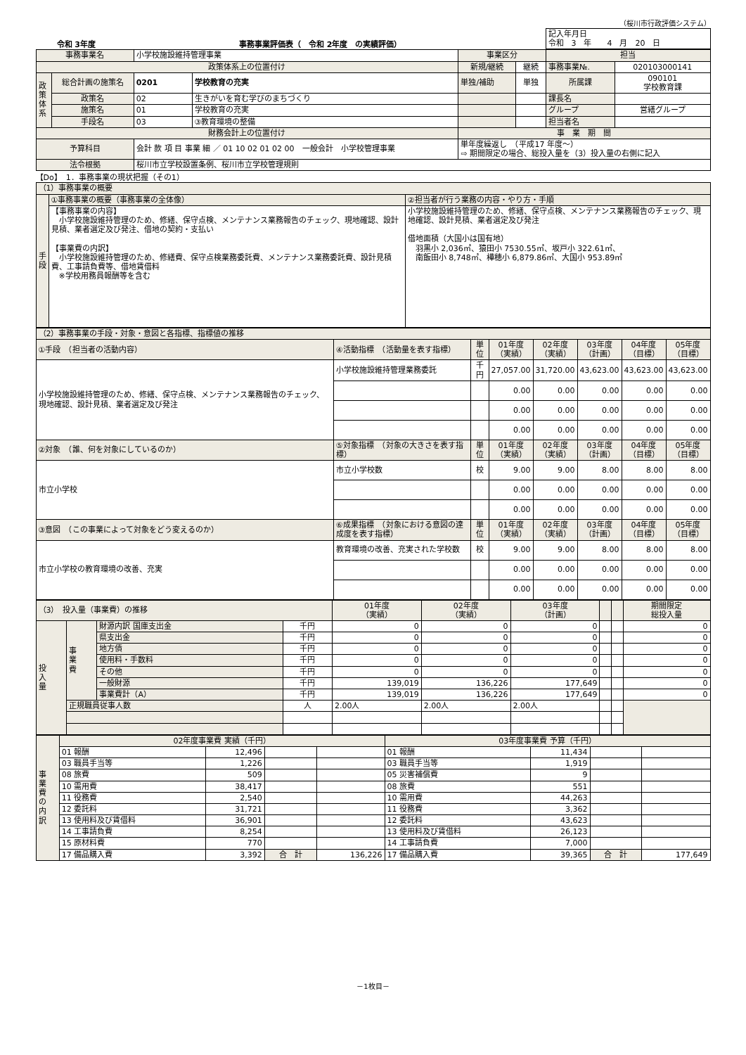（桜川市行政評価システム）
令和 3年度 事務事業評価表（　令和 2年度　の実績評価）
| 記入年月日 令和 3 年 4 月 20 日 |
| 事務事業名 | | 小学校施設維持管理事業 | | 事業区分 | | 担当 | |
| 政策体系上の位置付け | | | | 新規/継続 | 継続 | 事務事業№. | 020103000141 |
| 政 策 体 系 | 総合計画の施策名 | 0201 | 学校教育の充実 | 単独/補助 | 単独 | 所属課 | 090101 学校教育課 |
| | 政策名 | 02 | 生きがいを育む学びのまちづくり | | | 課長名 | |
| | 施策名 | 01 | 学校教育の充実 | | | グループ | 営繕グループ |
| | 手段名 | 03 | ③教育環境の整備 | | | 担当者名 | |
| 財務会計上の位置付け | | | | 事 業 期 間 | | | |
| 予算科目 | | 会計 款 項 目 事業 細 ／ 01 10 02 01 02 00 一般会計 小学校管理事業 | | 単年度繰返し （平成17 年度～） ⇨ 期間限定の場合、総投入量を（3）投入量の右側に記入 | | | |
| 法令根拠 | | 桜川市立学校設置条例、桜川市立学校管理規則 | | | | | |
【Do】　1．事務事業の現状把握（その1）
| （1）事務事業の概要 | | |
| 手 段 | ①事務事業の概要（事務事業の全体像） | ②担当者が行う業務の内容・やり方・手順 |
| | 【事務事業の内容】 小学校施設維持管理のため、修繕、保守点検、メンテナンス業務報告のチェック、現地確認、設計見積、業者選定及び発注、借地の契約・支払い 【事業費の内訳】 小学校施設維持管理のため、修繕費、保守点検業務委託費、メンテナンス業務委託費、設計見積費、工事請負費等、借地賃借料 ※学校用務員報酬等を含む | 小学校施設維持管理のため、修繕、保守点検、メンテナンス業務報告のチェック、現地確認、設計見積、業者選定及び発注 借地面積（大国小は国有地） 羽黒小 2,036㎡、猿田小 7530.55㎡、坂戸小 322.61㎡、 南飯田小 8,748㎡、樺穂小 6,879.86㎡、大国小 953.89㎡ |
| （2）事務事業の手段・対象・意図と各指標、指標値の推移 | | | | | | | |
| ①手段 （担当者の活動内容） | ④活動指標 （活動量を表す指標） | 単位 | 01年度 （実績） | 02年度 （実績） | 03年度 （計画） | 04年度 （目標） | 05年度 （目標） |
| 小学校施設維持管理のため、修繕、保守点検、メンテナンス業務報告のチェック、現地確認、設計見積、業者選定及び発注 | 小学校施設維持管理業務委託 | 千円 | 27,057.00 | 31,720.00 | 43,623.00 | 43,623.00 | 43,623.00 |
| | | | 0.00 | 0.00 | 0.00 | 0.00 | 0.00 |
| | | | 0.00 | 0.00 | 0.00 | 0.00 | 0.00 |
| | | | 0.00 | 0.00 | 0.00 | 0.00 | 0.00 |
| ②対象 （誰、何を対象にしているのか） | ⑤対象指標 （対象の大きさを表す指標） | 単位 | 01年度 （実績） | 02年度 （実績） | 03年度 （計画） | 04年度 （目標） | 05年度 （目標） |
| 市立小学校 | 市立小学校数 | 校 | 9.00 | 9.00 | 8.00 | 8.00 | 8.00 |
| | | | 0.00 | 0.00 | 0.00 | 0.00 | 0.00 |
| | | | 0.00 | 0.00 | 0.00 | 0.00 | 0.00 |
| ③意図 （この事業によって対象をどう変えるのか） | ⑥成果指標 （対象における意図の達成度を表す指標） | 単位 | 01年度 （実績） | 02年度 （実績） | 03年度 （計画） | 04年度 （目標） | 05年度 （目標） |
| 市立小学校の教育環境の改善、充実 | 教育環境の改善、充実された学校数 | 校 | 9.00 | 9.00 | 8.00 | 8.00 | 8.00 |
| | | | 0.00 | 0.00 | 0.00 | 0.00 | 0.00 |
| | | | 0.00 | 0.00 | 0.00 | 0.00 | 0.00 |
| （3） 投入量（事業費）の推移 | | | | 01年度 （実績） | 02年度 （実績） | 03年度 （計画） | | | 期間限定 総投入量 |
| 投 入 量 | 事 業 費 | 財源内訳 国庫支出金 | 千円 | 0 | 0 | 0 | | | 0 |
| | | 県支出金 | 千円 | 0 | 0 | 0 | | | 0 |
| | | 地方債 | 千円 | 0 | 0 | 0 | | | 0 |
| | | 使用料・手数料 | 千円 | 0 | 0 | 0 | | | 0 |
| | | その他 | 千円 | 0 | 0 | 0 | | | 0 |
| | | 一般財源 | 千円 | 139,019 | 136,226 | 177,649 | | | 0 |
| | | 事業費計（A） | 千円 | 139,019 | 136,226 | 177,649 | | | 0 |
| | 正規職員従事人数 | | 人 | 2.00人 | 2.00人 | 2.00人 | | | |
| 事 業 費 の 内 訳 | 02年度事業費 実績（千円） | | | | 03年度事業費 予算（千円） | | | |
| | 01 報酬 | 12,496 | | | 01 報酬 | 11,434 | | |
| | 03 職員手当等 | 1,226 | | | 03 職員手当等 | 1,919 | | |
| | 08 旅費 | 509 | | | 05 災害補償費 | 9 | | |
| | 10 需用費 | 38,417 | | | 08 旅費 | 551 | | |
| | 11 役務費 | 2,540 | | | 10 需用費 | 44,263 | | |
| | 12 委託料 | 31,721 | | | 11 役務費 | 3,362 | | |
| | 13 使用料及び賃借料 | 36,901 | | | 12 委託料 | 43,623 | | |
| | 14 工事請負費 | 8,254 | | | 13 使用料及び賃借料 | 26,123 | | |
| | 15 原材料費 | 770 | | | 14 工事請負費 | 7,000 | | |
| | 17 備品購入費 | 3,392 | 合 計 | 136,226 | 17 備品購入費 | 39,365 | 合 計 | 177,649 |
－1枚目－